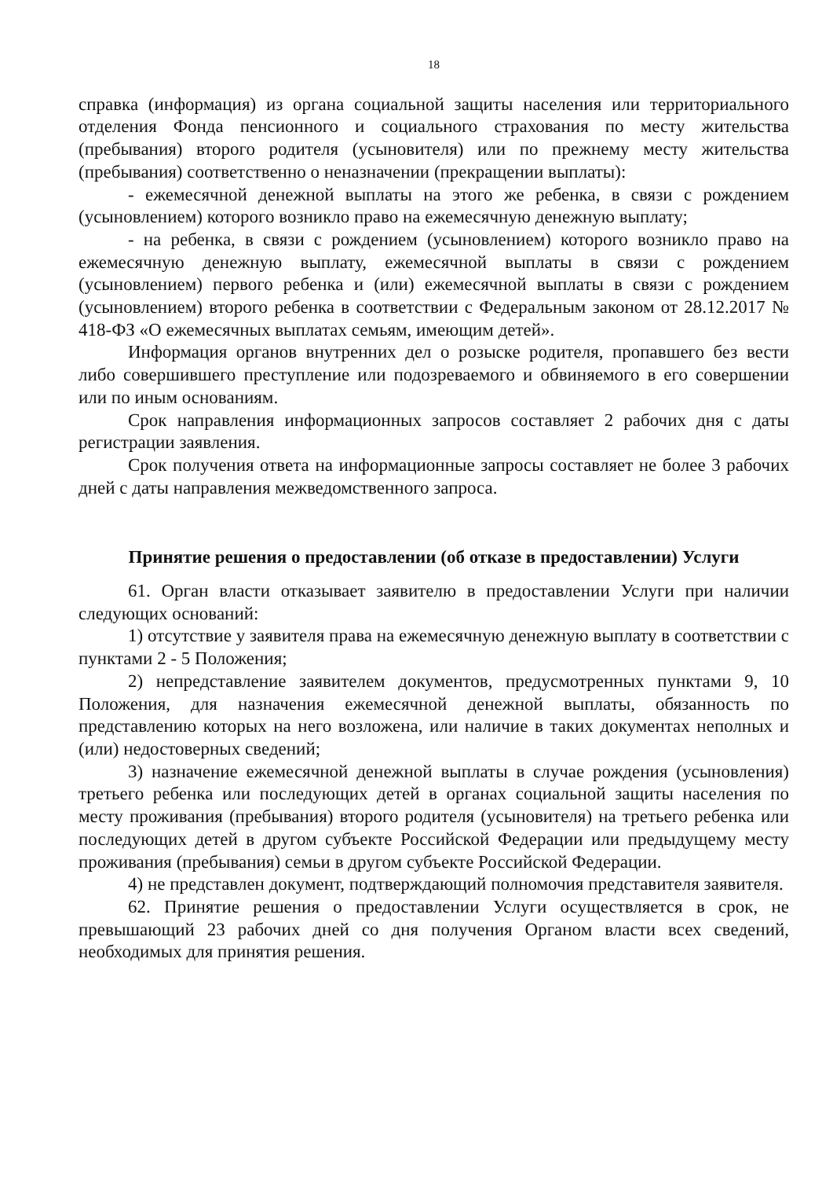18
справка (информация) из органа социальной защиты населения или территориального отделения Фонда пенсионного и социального страхования по месту жительства (пребывания) второго родителя (усыновителя) или по прежнему месту жительства (пребывания) соответственно о неназначении (прекращении выплаты):
- ежемесячной денежной выплаты на этого же ребенка, в связи с рождением (усыновлением) которого возникло право на ежемесячную денежную выплату;
- на ребенка, в связи с рождением (усыновлением) которого возникло право на ежемесячную денежную выплату, ежемесячной выплаты в связи с рождением (усыновлением) первого ребенка и (или) ежемесячной выплаты в связи с рождением (усыновлением) второго ребенка в соответствии с Федеральным законом от 28.12.2017 № 418-ФЗ «О ежемесячных выплатах семьям, имеющим детей».
Информация органов внутренних дел о розыске родителя, пропавшего без вести либо совершившего преступление или подозреваемого и обвиняемого в его совершении или по иным основаниям.
Срок направления информационных запросов составляет 2 рабочих дня с даты регистрации заявления.
Срок получения ответа на информационные запросы составляет не более 3 рабочих дней с даты направления межведомственного запроса.
Принятие решения о предоставлении (об отказе в предоставлении) Услуги
61. Орган власти отказывает заявителю в предоставлении Услуги при наличии следующих оснований:
1) отсутствие у заявителя права на ежемесячную денежную выплату в соответствии с пунктами 2 - 5 Положения;
2) непредставление заявителем документов, предусмотренных пунктами 9, 10 Положения, для назначения ежемесячной денежной выплаты, обязанность по представлению которых на него возложена, или наличие в таких документах неполных и (или) недостоверных сведений;
3) назначение ежемесячной денежной выплаты в случае рождения (усыновления) третьего ребенка или последующих детей в органах социальной защиты населения по месту проживания (пребывания) второго родителя (усыновителя) на третьего ребенка или последующих детей в другом субъекте Российской Федерации или предыдущему месту проживания (пребывания) семьи в другом субъекте Российской Федерации.
4) не представлен документ, подтверждающий полномочия представителя заявителя.
62. Принятие решения о предоставлении Услуги осуществляется в срок, не превышающий 23 рабочих дней со дня получения Органом власти всех сведений, необходимых для принятия решения.